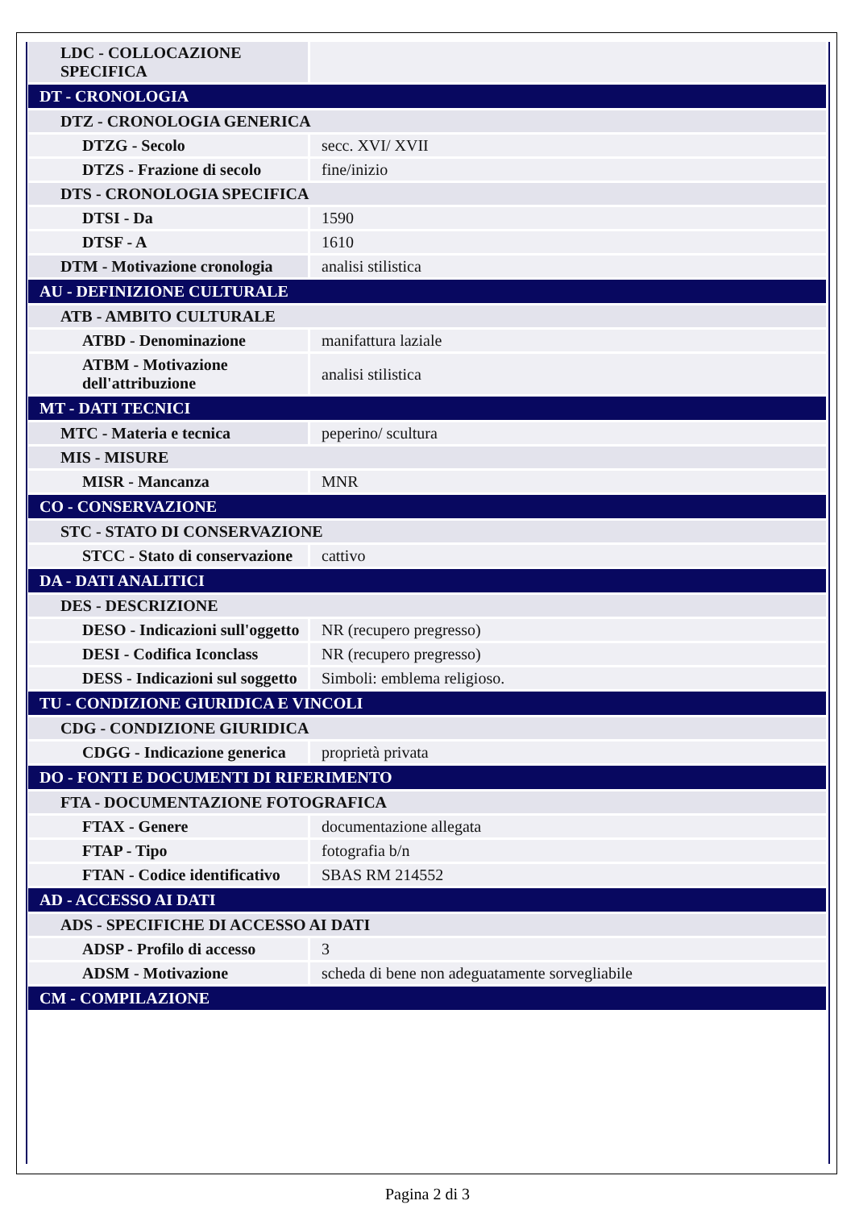| LDC - COLLOCAZIONE SPECIFICA | |
| DT - CRONOLOGIA | |
| DTZ - CRONOLOGIA GENERICA | |
| DTZG - Secolo | secc. XVI/ XVII |
| DTZS - Frazione di secolo | fine/inizio |
| DTS - CRONOLOGIA SPECIFICA | |
| DTSI - Da | 1590 |
| DTSF - A | 1610 |
| DTM - Motivazione cronologia | analisi stilistica |
| AU - DEFINIZIONE CULTURALE | |
| ATB - AMBITO CULTURALE | |
| ATBD - Denominazione | manifattura laziale |
| ATBM - Motivazione dell'attribuzione | analisi stilistica |
| MT - DATI TECNICI | |
| MTC - Materia e tecnica | peperino/ scultura |
| MIS - MISURE | |
| MISR - Mancanza | MNR |
| CO - CONSERVAZIONE | |
| STC - STATO DI CONSERVAZIONE | |
| STCC - Stato di conservazione | cattivo |
| DA - DATI ANALITICI | |
| DES - DESCRIZIONE | |
| DESO - Indicazioni sull'oggetto | NR (recupero pregresso) |
| DESI - Codifica Iconclass | NR (recupero pregresso) |
| DESS - Indicazioni sul soggetto | Simboli: emblema religioso. |
| TU - CONDIZIONE GIURIDICA E VINCOLI | |
| CDG - CONDIZIONE GIURIDICA | |
| CDGG - Indicazione generica | proprietà privata |
| DO - FONTI E DOCUMENTI DI RIFERIMENTO | |
| FTA - DOCUMENTAZIONE FOTOGRAFICA | |
| FTAX - Genere | documentazione allegata |
| FTAP - Tipo | fotografia b/n |
| FTAN - Codice identificativo | SBAS RM 214552 |
| AD - ACCESSO AI DATI | |
| ADS - SPECIFICHE DI ACCESSO AI DATI | |
| ADSP - Profilo di accesso | 3 |
| ADSM - Motivazione | scheda di bene non adeguatamente sorvegliabile |
| CM - COMPILAZIONE | |
Pagina 2 di 3